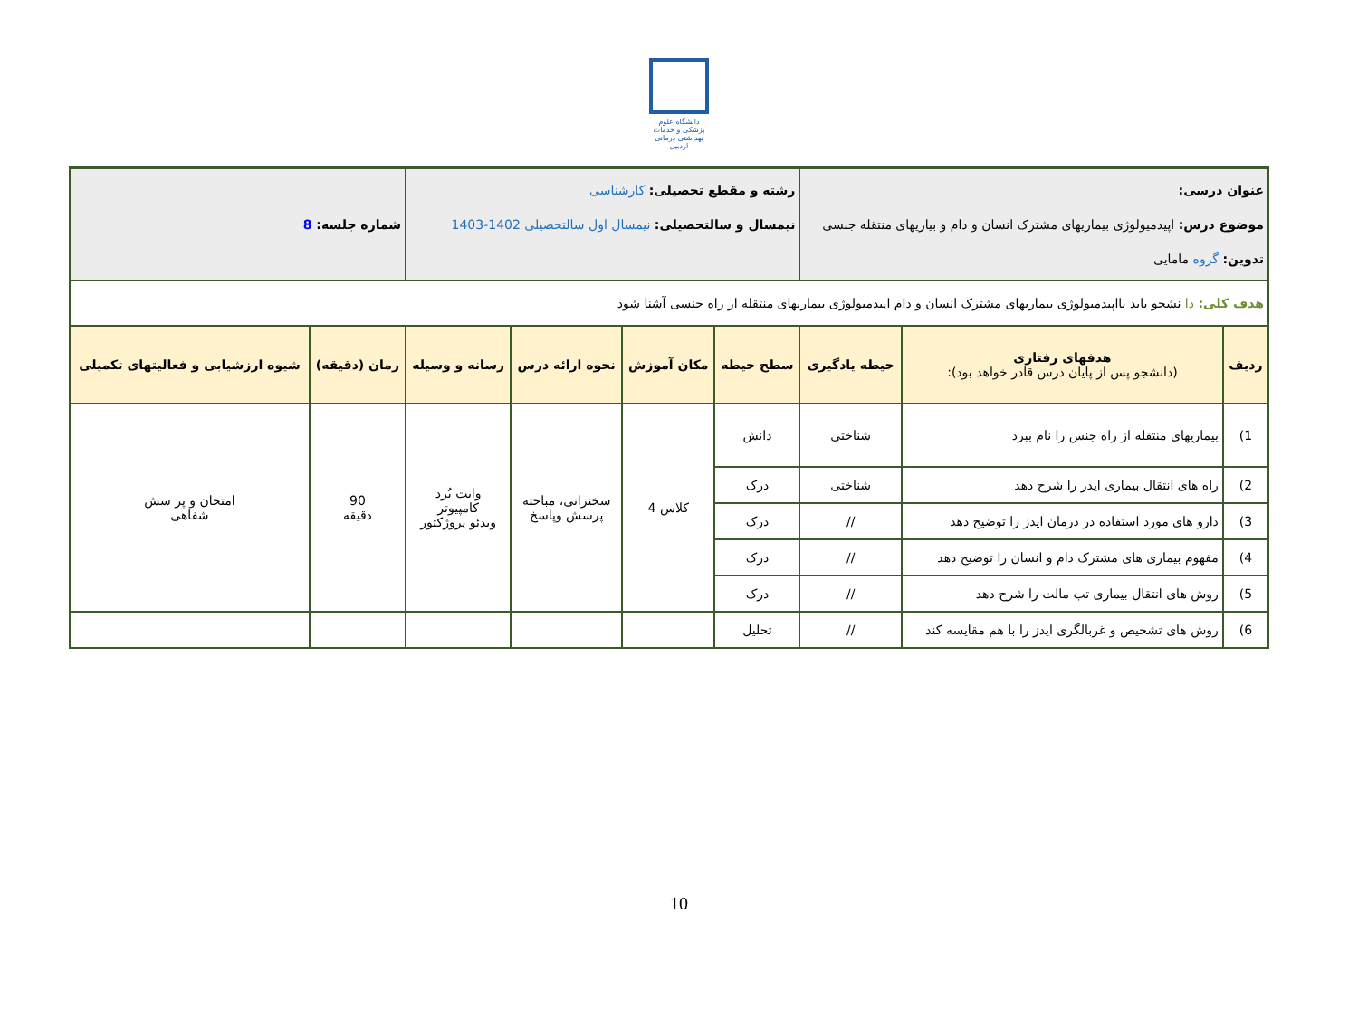دانشگاه علوم پزشکی و خدمات بهداشتی درمانی اردبیل
| عنوان درسی: موضوع درس: اپیدمیولوژی بیماریهای مشترک انسان و دام و بیاریهای منتقله جنسی تدوین: گروه مامایی | | | رشته و مقطع تحصیلی: کارشناسی نیمسال و سالتحصیلی: نیمسال اول سالتحصیلی 1402-1403 | | | | شماره جلسه: 8 | |
| هدف کلی: دا نشجو باید بااپیدمیولوژی بیماریهای مشترک انسان و دام اپیدمیولوژی بیماریهای منتقله از راه جنسی آشنا شود | | | | | | | | |
| ردیف | هدفهای رفتاری (دانشجو پس از پایان درس قادر خواهد بود): | حیطه یادگیری | سطح حیطه | مکان آموزش | نحوه ارائه درس | رسانه و وسیله | زمان (دقیقه) | شیوه ارزشیابی و فعالیتهای تکمیلی |
| 1) | بیماریهای منتقله از راه جنس را نام ببرد | شناختی | دانش | کلاس 4 | سخنرانی، مباحثه پرسش وپاسخ | وایت بُرد کامپیوتر ویدئو پروژکتور | 90 دقیقه | امتحان و پر سش شفاهی |
| 2) | راه های انتقال بیماری ایدز را شرح دهد | شناختی | درک | | | | | |
| 3) | دارو های مورد استفاده در درمان ایدز را توضیح دهد | // | درک | | | | | |
| 4) | مفهوم بیماری های مشترک دام و انسان را توضیح دهد | // | درک | | | | | |
| 5) | روش های انتقال بیماری تب مالت را شرح دهد | // | درک | | | | | |
| 6) | روش های تشخیص و غربالگری ایدز را با هم مقایسه کند | // | تحلیل | | | | | |
10